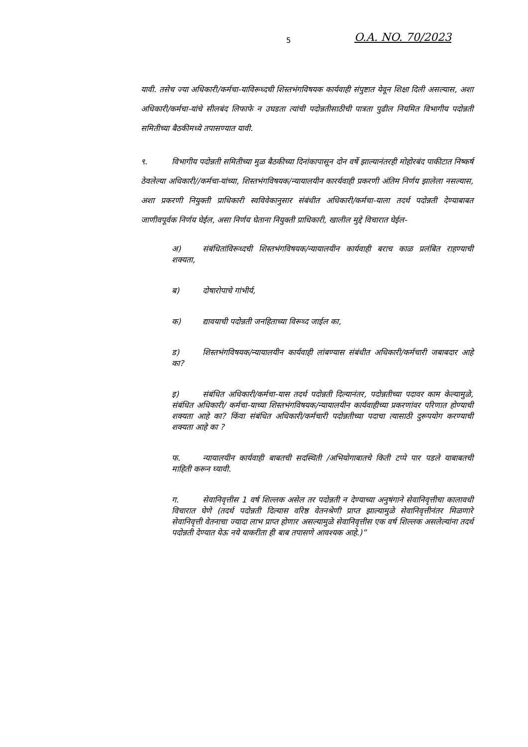5 O.A. NO. 70/2023
यावी. तसेच ज्या अधिकारी/कर्मचा-याविरूध्दची शिस्तभंगविषयक कार्यवाही संपुष्टात येवून शिक्षा दिली असल्यास, अशा अधिकारी/कर्मचा-यांचे सीलबंद लिफाफे न उघडता त्यांची पदोन्नतीसाठीची पात्रता पुढील नियमित विभागीय पदोन्नती समितीच्या बैठकीमध्ये तपासण्यात यावी.
९. विभागीय पदोन्नती समितीच्या मुळ बैठकीच्या दिनांकापासून दोन वर्षे झाल्यानंतरही मोहोरबंद पाकीटात निष्कर्ष ठेवलेल्या अधिकारी//कर्मचा-यांच्या, शिस्तभंगविषयक/न्यायालयीन कारर्यवाही प्रकरणी अंतिम निर्णय झालेला नसल्यास, अशा प्रकरणी नियुक्ती प्राधिकारी स्वविवेकानुसार संबंधीत अधिकारी/कर्मचा-याला तदर्थ पदोन्नती देण्याबाबत जाणीवपूर्वक निर्णय घेईल, असा निर्णय घेताना नियुक्ती प्राधिकारी, खालील मुद्दे विचारात घेईल-
अ) संबंधितांविरूध्दची शिस्तभंगविषयक/न्यायालयीन कार्यवाही बराच काळ प्रलंबित राहण्याची शक्यता,
ब) दोषारोपाचे गांभीर्य,
क) द्यावयाची पदोन्नती जनहिताच्या विरूध्द जाईल का,
ड) शिस्तभंगविषयक/न्यायालयीन कार्यवाही लांबण्यास संबंधीत अधिकारी/कर्मचारी जबाबदार आहे का?
इ) संबंधित अधिकारी/कर्मचा-यास तदर्थ पदोन्नती दिल्यानंतर, पदोन्नतीच्या पदावर काम केल्यामुळे, संबंधित अधिकारी/ कर्मचा-याच्या शिस्तभंगविषयक/न्यायालयीन कार्यवाहीच्या प्रकरणांवर परिणात होण्याची शक्यता आहे का? किंवा संबंधित अधिकारी/कर्मचारी पदोन्नतीच्या पदाचा त्यासाठी दुरूपयोग करण्याची शक्यता आहे का ?
फ. न्यायालयीन कार्यवाही बाबतची सदस्थिती /अभियोगाबातचे किती टप्पे पार पडले याबाबतची माहिती करून घ्यावी.
ग. सेवानिवृत्तीस 1 वर्ष शिल्लक असेल तर पदोन्नती न देण्याच्या अनुषंगाने सेवानिवृत्तीचा कालावधी विचारात घेणे (तदर्थ पदोन्नती दिल्यास वरिष्ठ वेतनश्रेणी प्राप्त झाल्यामुळे सेवानिवृत्तीनंतर मिळणारे सेवानिवृत्ती वेतनाचा ज्यादा लाभ प्राप्त होणार असल्यामुळे सेवानिवृत्तीस एक वर्ष शिल्लक असलेल्यांना तदर्थ पदोन्नती देण्यात येऊ नये याकरीता ही बाब तपासणे आवश्यक आहे.)”